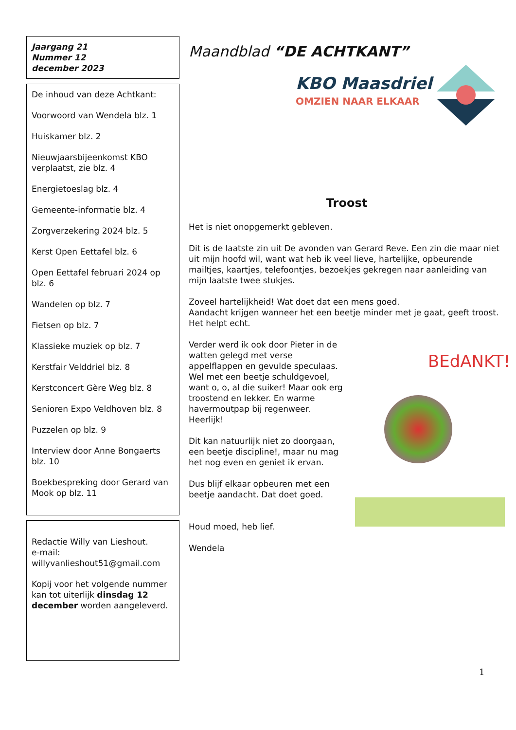Jaargang 21
Nummer 12
december 2023
De inhoud van deze Achtkant:
Voorwoord van Wendela blz. 1
Huiskamer blz. 2
Nieuwjaarsbijeenkomst KBO verplaatst, zie blz. 4
Energietoeslag blz. 4
Gemeente-informatie blz. 4
Zorgverzekering 2024 blz. 5
Kerst Open Eettafel blz. 6
Open Eettafel februari 2024 op blz. 6
Wandelen op blz. 7
Fietsen op blz. 7
Klassieke muziek op blz. 7
Kerstfair Velddriel blz. 8
Kerstconcert Gère Weg blz. 8
Senioren Expo Veldhoven blz. 8
Puzzelen op blz. 9
Interview door Anne Bongaerts blz. 10
Boekbespreking door Gerard van Mook op blz. 11
Redactie Willy van Lieshout.
e-mail:
willyvanlieshout51@gmail.com
Kopij voor het volgende nummer kan tot uiterlijk dinsdag 12 december worden aangeleverd.
Maandblad “DE ACHTKANT”
KBO Maasdriel
OMZIEN NAAR ELKAAR
Troost
Het is niet onopgemerkt gebleven.
Dit is de laatste zin uit De avonden van Gerard Reve. Een zin die maar niet uit mijn hoofd wil, want wat heb ik veel lieve, hartelijke, opbeurende mailtjes, kaartjes, telefoontjes, bezoekjes gekregen naar aanleiding van mijn laatste twee stukjes.
Zoveel hartelijkheid! Wat doet dat een mens goed.
Aandacht krijgen wanneer het een beetje minder met je gaat, geeft troost.
Het helpt echt.
Verder werd ik ook door Pieter in de watten gelegd met verse appelflappen en gevulde speculaas. Wel met een beetje schuldgevoel, want o, o, al die suiker! Maar ook erg troostend en lekker. En warme havermoutpap bij regenweer. Heerlijk!
Dit kan natuurlijk niet zo doorgaan, een beetje discipline!, maar nu mag het nog even en geniet ik ervan.
Dus blijf elkaar opbeuren met een beetje aandacht. Dat doet goed.
Houd moed, heb lief.
Wendela
BEdANKT!
1